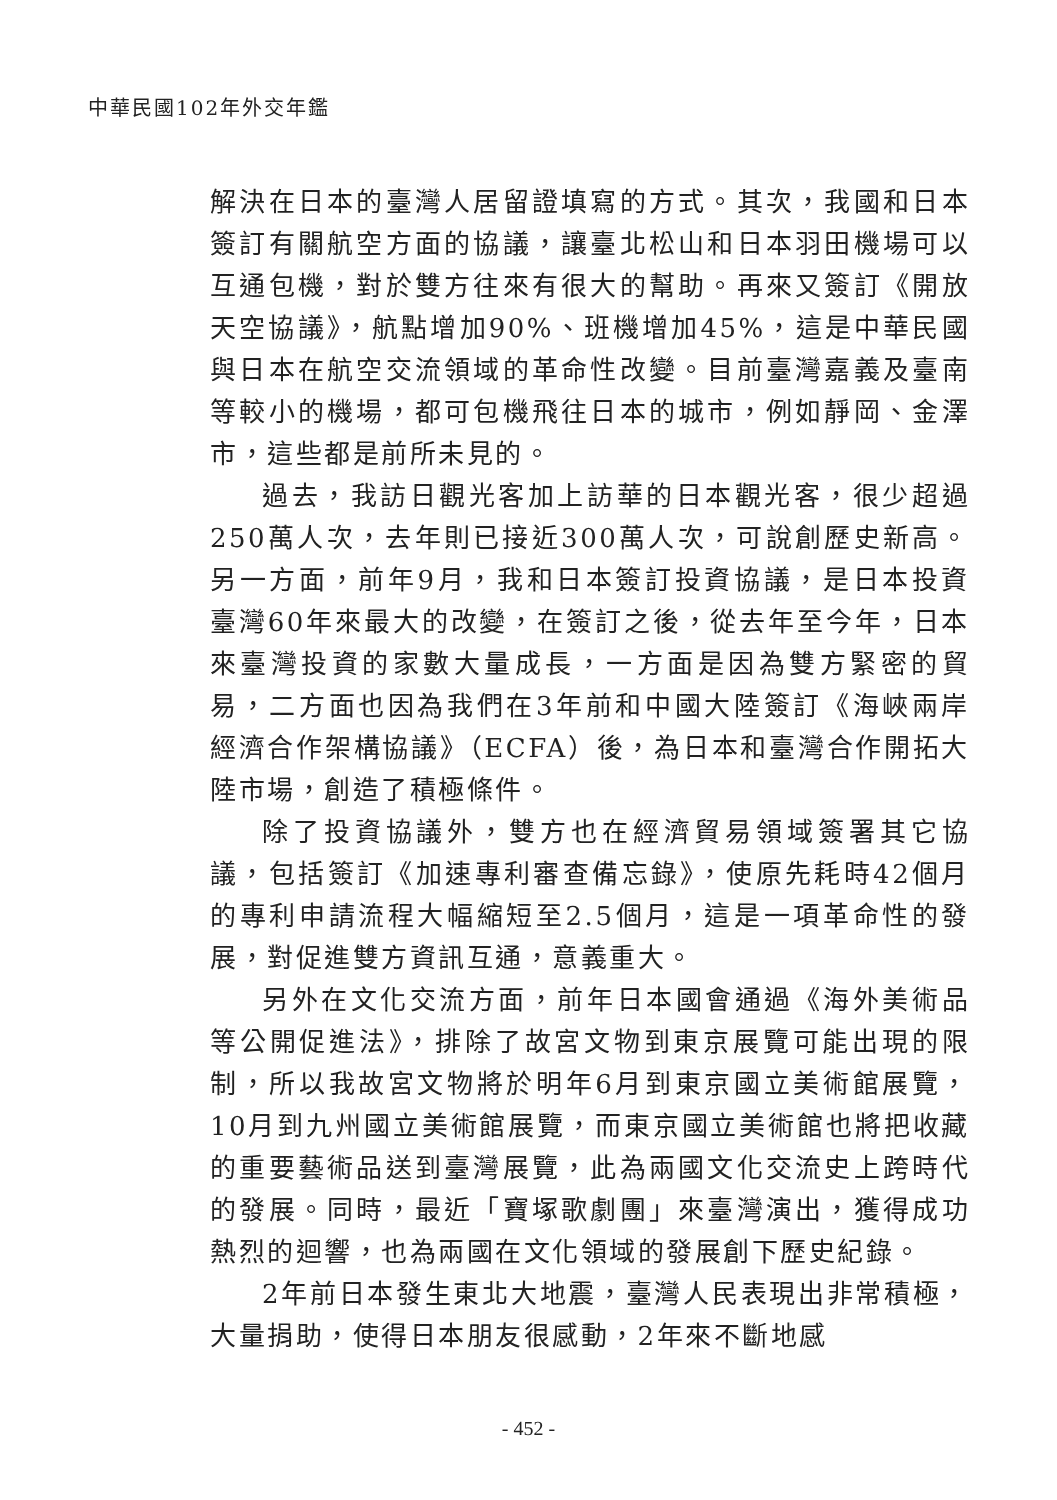中華民國102年外交年鑑
解決在日本的臺灣人居留證填寫的方式。其次，我國和日本簽訂有關航空方面的協議，讓臺北松山和日本羽田機場可以互通包機，對於雙方往來有很大的幫助。再來又簽訂《開放天空協議》，航點增加90%、班機增加45%，這是中華民國與日本在航空交流領域的革命性改變。目前臺灣嘉義及臺南等較小的機場，都可包機飛往日本的城市，例如靜岡、金澤市，這些都是前所未見的。
過去，我訪日觀光客加上訪華的日本觀光客，很少超過250萬人次，去年則已接近300萬人次，可說創歷史新高。另一方面，前年9月，我和日本簽訂投資協議，是日本投資臺灣60年來最大的改變，在簽訂之後，從去年至今年，日本來臺灣投資的家數大量成長，一方面是因為雙方緊密的貿易，二方面也因為我們在3年前和中國大陸簽訂《海峽兩岸經濟合作架構協議》（ECFA）後，為日本和臺灣合作開拓大陸市場，創造了積極條件。
除了投資協議外，雙方也在經濟貿易領域簽署其它協議，包括簽訂《加速專利審查備忘錄》，使原先耗時42個月的專利申請流程大幅縮短至2.5個月，這是一項革命性的發展，對促進雙方資訊互通，意義重大。
另外在文化交流方面，前年日本國會通過《海外美術品等公開促進法》，排除了故宮文物到東京展覽可能出現的限制，所以我故宮文物將於明年6月到東京國立美術館展覽，10月到九州國立美術館展覽，而東京國立美術館也將把收藏的重要藝術品送到臺灣展覽，此為兩國文化交流史上跨時代的發展。同時，最近「寶塚歌劇團」來臺灣演出，獲得成功熱烈的迴響，也為兩國在文化領域的發展創下歷史紀錄。
2年前日本發生東北大地震，臺灣人民表現出非常積極，大量捐助，使得日本朋友很感動，2年來不斷地感
- 452 -